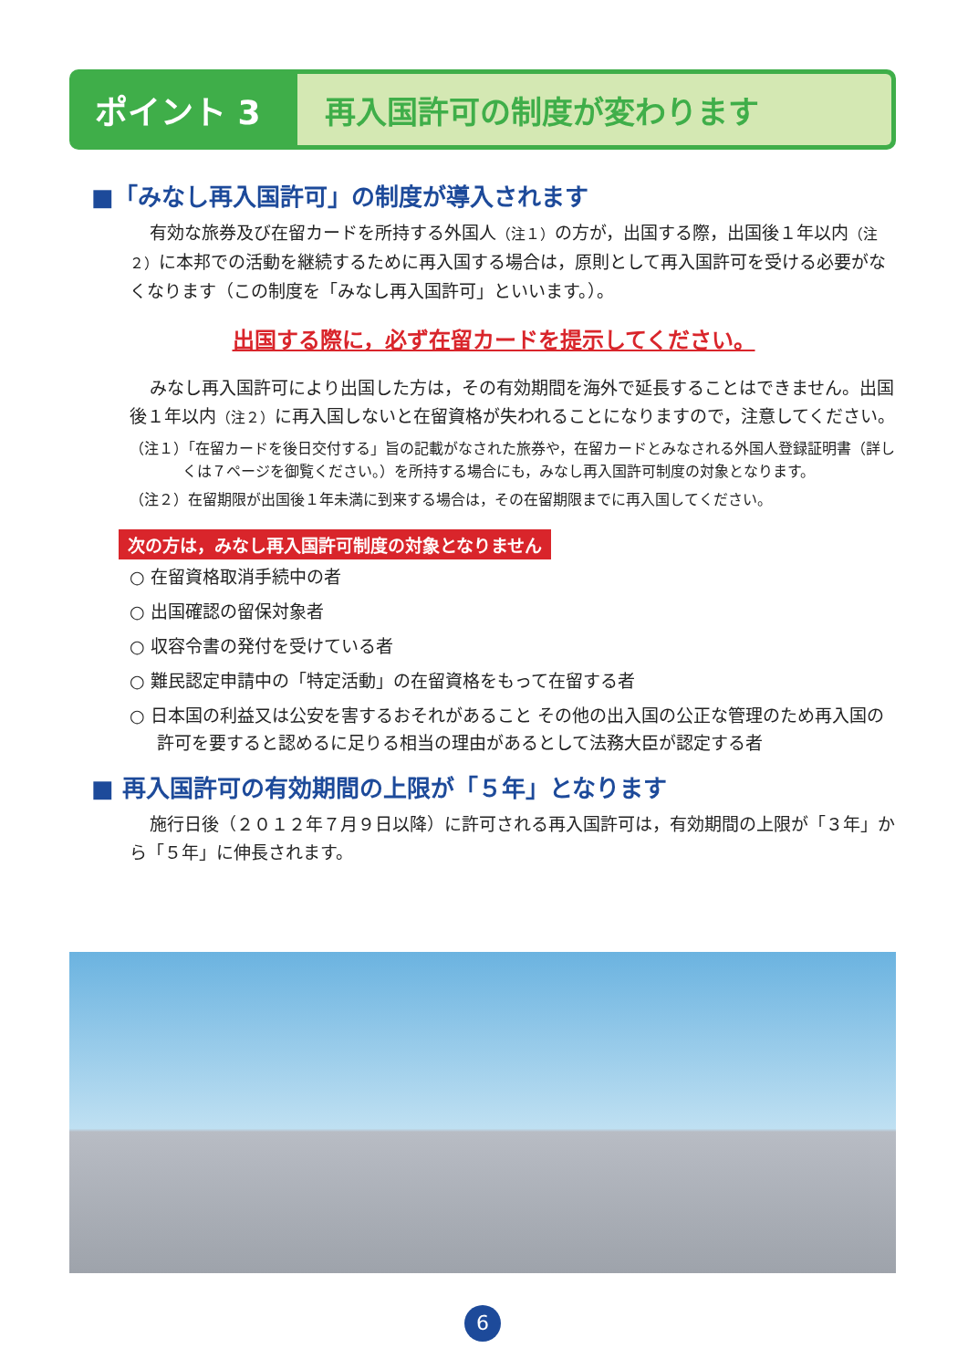ポイント 3
再入国許可の制度が変わります
■「みなし再入国許可」の制度が導入されます
有効な旅券及び在留カードを所持する外国人（注１）の方が，出国する際，出国後１年以内（注２）に本邦での活動を継続するために再入国する場合は，原則として再入国許可を受ける必要がなくなります（この制度を「みなし再入国許可」といいます。）。
出国する際に，必ず在留カードを提示してください。
みなし再入国許可により出国した方は，その有効期間を海外で延長することはできません。出国後１年以内（注２）に再入国しないと在留資格が失われることになりますので，注意してください。
（注１）「在留カードを後日交付する」旨の記載がなされた旅券や，在留カードとみなされる外国人登録証明書（詳しくは７ページを御覧ください。）を所持する場合にも，みなし再入国許可制度の対象となります。
（注２）在留期限が出国後１年未満に到来する場合は，その在留期限までに再入国してください。
次の方は，みなし再入国許可制度の対象となりません
○ 在留資格取消手続中の者
○ 出国確認の留保対象者
○ 収容令書の発付を受けている者
○ 難民認定申請中の「特定活動」の在留資格をもって在留する者
○ 日本国の利益又は公安を害するおそれがあること その他の出入国の公正な管理のため再入国の許可を要すると認めるに足りる相当の理由があるとして法務大臣が認定する者
■ 再入国許可の有効期間の上限が「５年」となります
施行日後（２０１２年７月９日以降）に許可される再入国許可は，有効期間の上限が「３年」から「５年」に伸長されます。
6